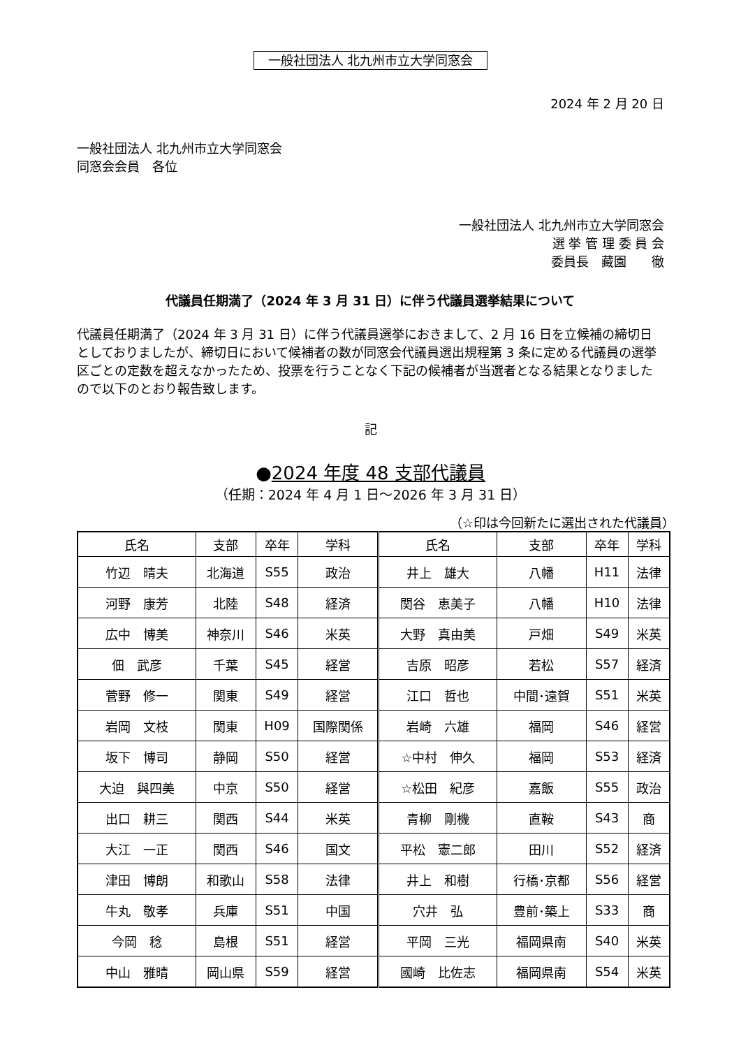一般社団法人 北九州市立大学同窓会
2024 年 2 月 20 日
一般社団法人 北九州市立大学同窓会
同窓会会員　各位
一般社団法人 北九州市立大学同窓会
選 挙 管 理 委 員 会
委員長　藏園　　徹
代議員任期満了（2024 年 3 月 31 日）に伴う代議員選挙結果について
代議員任期満了（2024 年 3 月 31 日）に伴う代議員選挙におきまして、2 月 16 日を立候補の締切日としておりましたが、締切日において候補者の数が同窓会代議員選出規程第 3 条に定める代議員の選挙区ごとの定数を超えなかったため、投票を行うことなく下記の候補者が当選者となる結果となりましたので以下のとおり報告致します。
記
●2024 年度 48 支部代議員
（任期：2024 年 4 月 1 日～2026 年 3 月 31 日）
（☆印は今回新たに選出された代議員）
| 氏名 | 支部 | 卒年 | 学科 | 氏名 | 支部 | 卒年 | 学科 |
| --- | --- | --- | --- | --- | --- | --- | --- |
| 竹辺 晴夫 | 北海道 | S55 | 政治 | 井上 雄大 | 八幡 | H11 | 法律 |
| 河野 康芳 | 北陸 | S48 | 経済 | 関谷 恵美子 | 八幡 | H10 | 法律 |
| 広中 博美 | 神奈川 | S46 | 米英 | 大野 真由美 | 戸畑 | S49 | 米英 |
| 佃 武彦 | 千葉 | S45 | 経営 | 吉原 昭彦 | 若松 | S57 | 経済 |
| 菅野 修一 | 関東 | S49 | 経営 | 江口 哲也 | 中間･遠賀 | S51 | 米英 |
| 岩岡 文枝 | 関東 | H09 | 国際関係 | 岩崎 六雄 | 福岡 | S46 | 経営 |
| 坂下 博司 | 静岡 | S50 | 経営 | ☆中村 伸久 | 福岡 | S53 | 経済 |
| 大迫 與四美 | 中京 | S50 | 経営 | ☆松田 紀彦 | 嘉飯 | S55 | 政治 |
| 出口 耕三 | 関西 | S44 | 米英 | 青柳 剛機 | 直鞍 | S43 | 商 |
| 大江 一正 | 関西 | S46 | 国文 | 平松 憲二郎 | 田川 | S52 | 経済 |
| 津田 博朗 | 和歌山 | S58 | 法律 | 井上 和樹 | 行橋･京都 | S56 | 経営 |
| 牛丸 敬孝 | 兵庫 | S51 | 中国 | 穴井 弘 | 豊前･築上 | S33 | 商 |
| 今岡 稔 | 島根 | S51 | 経営 | 平岡 三光 | 福岡県南 | S40 | 米英 |
| 中山 雅晴 | 岡山県 | S59 | 経営 | 國崎 比佐志 | 福岡県南 | S54 | 米英 |